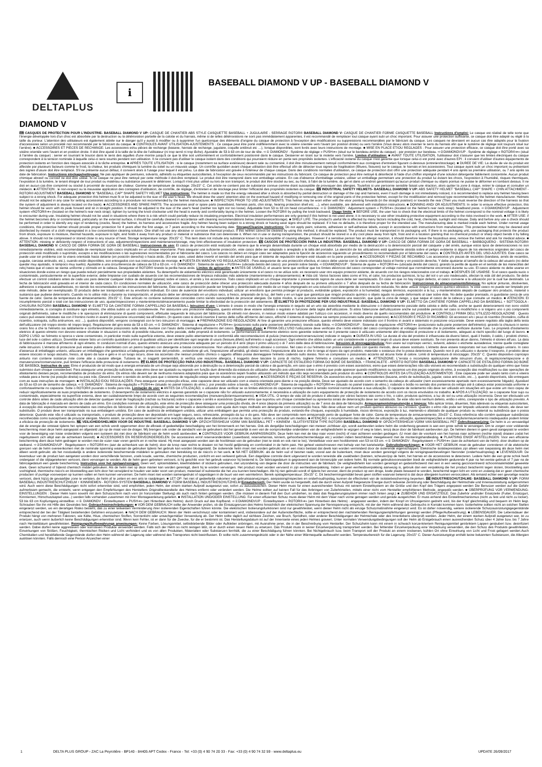DELTAPLUS
i
BASEBALL DIAMOND V UP - BASEBALL DIAMOND V
DIAMOND V
FR CASQUES DE PROTECTION POUR L'INDUSTRIE- BASEBALL DIAMOND V UP: CASQUE DE CHANTIER ABS STYLE CASQUETTE BASEBALL + JUGULAIRE - SERRAGE ROTOR® BASEBALL DIAMOND V: CASQUE DE CHANTIER FORME CASQUETTE BASEBALL Instructions d'emploi: Le casque est réalisé de telle sorte que l'énergie développée lors d'un choc est absorbée par la destruction ou la détérioration partielle de la calotte et du harnais, même si de telles détériorations ne sont pas immédiatement apparentes, il est recommandé de remplacer tout casque ayant subi un choc important. Pour assurer une protection suffisante, ce casque doit être adapté ou réglé à la taille du porteur. L'attention des utilisateurs est également attirée sur le danger qu'il y aurait à modifier ou à supprimer l'un quelconque des éléments d'origine du casque de protection à l'exception des modifications ou suppressions recommandées par le fabricant du casque. Les casques ne devraient en aucun cas être adaptés pour la fixation d'accessoires selon un procédé non recommandé par le fabricant du casque. ■ CONTROLES AVANT UTILISATION-AJUSTEMENTS : Ce casque peut être porté indifféremment avec la visière orientée vers l'avant (en position droite) ou vers l'arrière (Vous devez alors inverser le sens du harnais afin que le système de réglage soit toujours situé sur l'arrière). ■ ACCESSOIRES ET PIÈCES DE RECHANGE: Les accessoires et/ou pièces de rechange (basane, harnais de rechange, jugulaire, coquille antibruit etc …), lorsque disponibles, sont livrés avec leurs instructions de montage. ■ MISE EN PLACE ET/OU REGLAGES : Pour assurer une protection efficace, ce casque doit être porté avec sa visière orientée vers l'avant et en position droite. Il doit être ajusté à la taille de la tête de l'utilisateur (ni trop serré ni trop lâche). Ajustable de 53 à 63 cm de tour de tête. ➪① DIAMONDV : Système de réglage « PUSH➔» (situé sur le bandeau arrière du casque) : par pression sur bandeau. ➪②DIAMONDVUP : Système de réglage « ROTOR®➔» (situé à l'arrière du casque) : serrer en tournant le bouton dans le sens des aiguilles d'une montre jusqu'à ce que la tête soit uniformément et confortablement positionné dans le casque. Desserrer en tirant sur la molette vers l'arrière. Limites d'utilisation: ■ AVANT TOUTE UTILISATION, l'utilisateur doit s'assurer que les limites électriques du casque correspondent à la tension nominale à laquelle celui-ci sera soumis pendant son utilisation. Il ne convient pas d'utiliser le casque isolant dans des conditions qui pourraient réduire en partie ses propriétés isolantes. L'efficacité isolante du casque n'est garantie que lorsque celui-ci est porté avec d'autres EPI : il convient d'utiliser d'autres équipements de protection isolants en fonction des risques associés à la tâche entreprise. ■ APRÈS TOUTE UTILISATION : si le casque (notamment sa surface extérieure) devient sale ou contaminé, il doit être minutieusement nettoyé conformément aux consignes d'entretien figurant ci-dessous (entretien/stockage). ■ DUREE DE VIE: La durée de vie du produit est affectée par plusieurs facteurs comme le froid, la chaleur, les produits chimiques la lumière du soleil ou un mauvais usage. Un contrôle quotidien avant chaque utilisation doit être effectué afin de détecter tous signes de fragilisation (fêlures, fissures) sur le casque, le harnais et les accessoires. Tout casque ayant subi un choc important ou présentant des signes d'usure doit être remplacé. S'il ne présente aucun défaut, il convient alors à l'usage pour lequel il est prévu. La date de fabrication est gravée à l'intérieur de chaque casque. Dans des conditions normales d'utilisation, ce casque de protection doit offrir une protection adéquate pendant 4 ans après sa première utilisation, ou 7 ans après sa date de fabrication. Instructions stockage/nettoyage: Ne pas appliquer de peintures, solvants, adhésifs ou étiquettes autocollantes, à l'exception de ceux recommandés par les instructions du fabricant. Ce casque de protection peut être nettoyé & désinfecté à l'aide d'un chiffon imprégné d'une solution détergente faiblement concentrée. Aucun produit chimique abrasif ou corrosif ne doit être utilisé. Si ce casque ne peut être nettoyé par cette méthode il doit-être remplacé. Le produit doit être transporté dans son emballage unitaire. En cas d'absence d'emballage unitaire, utiliser un emballage permettant une protection du produit lui évitant les chocs, l'exposition à l'humidité, risques thermiques, l'exposition à la lumière, le tenant éloigné de tout produit ou matériau ou substance pouvant le détériorer. Lorsqu'il n'est plus utilisé ou lors de son transport, le produit doit être stocké au sec, au frais, à l'abri de la lumière, du gel et dans un endroit garantissant qu'aucun produit chimique ou objets pointus ne puisse le déformer en tombant dessus. Il ne doit en aucun cas être comprimé ou stocké à proximité de sources de chaleur. Gamme de température de stockage: 20±15° C. Cet article ne contient pas de substance connue comme étant susceptible de provoquer des allergies. Toutefois si une personne sensible faisait une réaction, alors quitter la zone à risque, retirer le casque et consulter un médecin. ■ ATTENTION : le non-respect ou la mauvaise application des consignes d'utilisation, de contrôle, de réglage, d'entretien et de stockage peut limiter l'efficacité des propriétés isolantes du casque. EN INDUSTRIAL SAFETY HELMETS- BASEBALL DIAMOND V UP: ABS SAFETY HELMET "BASEBALL CAP" SHAPE + CHIN ATTACHMENT - ROTOR® ADJUSTMENT BASEBALL DIAMOND V: "BASEBALL CAP" SHAPE SAFETY HELMET Use instructions: The helmet is made so that the energy released after a shock is absorbed by partial destruction or damage of the cap and harness, even if such damage is not immediately noticed, it is recommended to replace any helmet having been subject to a strong shock. For adequate protection this helmet must fit or be adjusted to the size of the user's head. We should draw the users' attention also on the eventual hazard of modifying or removing one of the original parts of the protective helmet, except for the modification and removal type recommended by the helmet manufacturer. Helmets should not be adapted in any case for setting accessories according to a procedure not recommended by the helmet manufacturer. ■ INSPECTION PRIOR TO USE-ADJUSTMENTS: This helmet may be worn either with the visor pointing forwards (in the straight position) or towards the rear (Then you must reverse the direction of the harness so that the system of adjustment is always located on the back). ■ ACCESSORIES AND SPARE PARTS: The accessories and/ or spare parts (sweatband, harness parts, chin strap, hearing protection shell etc. ...), when available, are delivered with installation instructions. ■ DONNING AND/ OR ADJUSTMENTS: In order to ensure effective protection, this helmet should be worn with its peak forward and sit in straight position. It should be adjusted to the size of the user's head (neither too tight nor too loose). Adjustable from 53 to 63 cm head circumference. ➪① DIAMONDV : Adjustment system « PUSH➔» (located on the helmet's rear neck strap): headband press. ➪②DIAMONDVUP : Adjustment system «ROTOR®➔» (located on the helmet's rear neck strap): tighten by turning the knob clockwise until the head is evenly and comfortably laying in the helmet. Loosen the ROTOR® by pulling the knob backward. Usage limits: ■ BEFORE USE, the user has to check that the electrical limits of the helmet correspond to the nominal voltage it is likely to encounter during use. Insulating helmet should not be used in situations where there is a risk which could partially reduce its insulating properties. Electrical insulation performances are only granted if this helmet is not used alone: it is necessary to use other insulating protective equipment according to the risks involved in the work. ■ AFTER USE: if the helmet becomes dirty or contaminated, particularly on the external surface, it should be carefully cleaned in accordance with cleaning recommendations below (maintenance/storage). ■ SHELF LIFE: The product's useful life is affected by many factors including the cold, heat, chemicals, sunlight and misuse. Daily and before any use a check should be performed in order to identify any sign of rendering (cracks, flaws) the helmet, its harness and accessories fragile. Any helmet having been subject to a strong shock or having wear signs should be replaced. If it has no defaults, it is therefore proper for the intended use. The manufacturing date is marked inside each helmet. Under normal usage conditions, this protective helmet should provide proper protection for 4 years after the first usage, or 7 years according to the manufacturing date. Storage/Cleaning instructions: Do not apply paint, solvents, adhesives or self-adhesive labels, except in accordance with instructions from manufacturer. This protective helmet may be cleaned and disinfected by means of a cloth impregnated in a low concentration cleaning solution. One shall not use any abrasive or corrosive chemical product. If this helmet cannot be cleaned by using this method, it should be replaced. The product must be transported in its packaging unit. If there is no packaging unit, use packaging that protects the product from shock, exposure to moisture, thermal hazards, exposure to light, and holds it away from any product or material or substance that can deteriorate it. When not in use or during transportation, the product should be stored in a dry cool place away from light, frost and in a location granting that no chemical product or sharp object bends it by falling above. It should not be compressed or stored close to any source of heat. Storage temperature range: 20±15° C. This item does not include any substance known to be susceptible of causing allergies. However if a sensitive person has an allergic reaction, it should therefore leave the hazardous area, remove the helmet and ask for medical advice. ■ ATTENTION: missing or deficiently respect of instructions of use, adjustment/inspections and maintenance/storage, may limit effectiveness of insulation protection. ES CASCOS DE PROTECCIÓN PARA LA INDUSTRIA- BASEBALL DIAMOND V UP: CASCO DE OBRA FORMA DE GORA DE BASEBALL + BARBOQUERO - SISTEMA ROTOR® BASEBALL DIAMOND V: CASCO DE OBRA FORMA DE GORA DE BASEBALL Instrucciones de uso: El casco de protección está realizado de manera que la energía desarrollada durante un choque está absorbida por medio de la destrucción u la deterioración parcial del casquete y del arnés, aunque estos tipos de deterioraciones no son inmediatamente visibles, está recomendada de reemplazar todo casco implicado en un choque importante. Para asegurar una suficiente protección, este casco debe ser adaptado o arreglado a la talla del portador. La atención de los utilizadores está igualmente atraída sobre el peligro existente si alguno de los elementos originales del casco de protección está modificado o suprimido, excepto a las modificaciones o las supresiones recomendados por el fabricante del casco. Los cascos no deben en ningún caso ser adaptados para la fijación de accesorios siguiendo un procedimiento no recomendado por el fabricante del casco. ■ CONTROLES ANTES DEL USO-AJUSTES: Este casco se puede usar sin problema con la visera orientada hacia delante (en posición derecha) o hacia atrás. (En ese caso, usted debe invertir el sentido del arnés para que el sistema de regulación siempre esté situado en la parte posterior). ■ ACCESORIOS Y PIEZAS DE RECAMBIO: Los accesorios y/o piezas de recambio (bandana, arnés de recambio, yugular, carcasa antiruido, etc.), cuando están disponibles, son entregados con sus instrucciones de montaje. ■ PUESTA EN MARCHA Y/O REGULACIONES : Para asegurarse de una protección efectiva, el casco debe usarse con la visera orientada hacia el frente y en posición derecha. Y debe ajustarse al tamaño de la cabeza del usuario (no debe quedar muy ajustado, ni tampoco muy suelto). Ajustable a una circunferencia de cabeza de 53 a 63 cm. ➪① DIAMONDV : Sistema de ajuste « PUSH➔» (ubicada detrás del casco): por presión sobre banda. ➪②DIAMONDVUP : Sistema de ajuste « ROTOR®➔» (ubicada detrás del casco): girando la perilla de ajuste en el sentido de las manecillas del reloj hasta que el casco se sienta uniforme y cómodo en la cabeza. Desajustar el ROTOR® tirando la perilla hacia atrás. Límites de aplicación: ■ ANTES DE USARLO, el usuario tiene que verificar que los límites eléctricos del casco corresponden al voltaje nominal que normalmente encontrará durante su uso. El casco aislante no debe usarse en situaciones donde exista un riesgo que pueda reducir parcialmente sus propiedades aislantes. Su desempeño de aislamiento eléctrico está garantizado únicamente si el casco no se utiliza solo: es necesario usar otro equipo protector aislante, de acuerdo con los riesgos relacionados con el trabajo. ■ DESPUÉS DE USARSE: Si el casco queda sucio o contaminado, particularmente en la superficie exterior, debe limpiarse con cuidado de acuerdo con las recomendaciones de limpieza indicadas más adelante (mantenimiento y almacenamiento). ■ Vida útil: Varios factores tales como el frío, el calor, los productos químicos, la luz del sol o un uso inadecuado, afectan la vida útil del producto. Se debe efectuar un control cotidiano antes de cada uso para detectar cualquier índice de debilidad (grietas) sobre el casco, el arnés y los accesorios. Todo casco implicado en un choque importante o presentando signos de usura debe ser reemplazado. En caso en que no hay ningún defecto, el casco conviene a la utilización por la cual fue destinado. La fecha de fabricación está gravada en el interior de cada casco. En condiciones normales de utilización, este casco de protección debe ofrecer una protección adecuada durante 4 años después de su primera utilización o 7 años después de su fecha de fabricación. Instrucciones de almacenamiento/limpieza: No aplicar pinturas, disolventes, adhesivos o etiquetas autoadhesivas, no siendo los recomendados en las instrucciones del fabricante. Este casco de protección puede ser limpiado y desinfectado por medio de un trapo impregnado en una solución con detergente de concentración reducida. No debe utilizar ningún producto químico abrasivo. Si este casco no puede ser limpiado por este método, debe ser reemplazado. El producto debe ser transportado en su envoltorio individual. En caso de ausencia del envoltorio individual, utilizar un envoltorio que permita proteger al producto, evitándole golpes, exposición a la humedad, riesgos térmicos, exposición a la luz, y manteniéndolo alejado de cualquier otro producto, material o sustancia que pudiese deteriorarlo. Cuando no lo utilice más o durante su transportación, el producto debe ser almacenado en un plazo seco, a fresco, amparado de la luz, del hielo y en un lugar que garantiza que ningún producto químico o objeto agudo no puede deformarlo al caer sobre éste. No debe quedar prensado, ni guardarse cerca de una fuente de calor. Gama de temperatura de almacenamiento: 20±15° C. Este artículo no contiene substancias conocidas como siendo susceptibles de provocar alergias. De todos modos, si una persona sensible manifiesta una reacción, que quite la zona de riesgo, y que saque el casco de la cabeza y que consulte un medico. ■ ATENCIÓN: El incumplimiento parcial o total con las instrucciones de uso, ajuste/inspecciones y mantenimiento/almacenamiento puede limitar la efectividad de la protección del aislamiento. IT ELMETTO DI PROTEZIONE PER USO INDUSTRIALE- BASEBALL DIAMOND V UP: ELMETTO DA CANTIERE FORMA CAPPELLINO DA BASEBALL + SOTTOGOLA - CHIUSURA ROTOR® BASEBALL DIAMOND V: ELMETTO DA CANTIERE FORMA CAPPELLINO DA BASEBALL Istruzioni d'uso: L'elmetto è creato in modo che l'energia emanata in seguito ad un urto sia assorbita mediante la distruzione o il deterioramento parziale della calotta e della cuffia; anche se questi deterioramenti non sono visibili immediatamente, si consiglia di sostituire ogni elmetto, che abbia subito un urto considerevole. Per assicurare una protezione adeguata, questo elmetto deve essere adattato o regolato in funzione della taglia dell'utilizzatore. Si attira l'attenzione dell'utilizzatore anche sul possibile pericolo nel caso si modifichino o si tolgano uno o più componenti originali dell'elmetto, salve le modifiche o le operazioni di eliminazione di questi componenti, effettuate seguendo le istruzioni del fabbricante. Gli elmetti non devono, in nessun modo essere adattati per l'utilizzo con accessori, in modo diverso da quello raccomandato dal produttore. ■ CONTROLLI PRIMA DELL'UTILIZZO-REGOLAZIONE : Questo casco può essere indossato sia con il frontino rivolto in avanti (in posizione orizzontale) sia all'indietro. (In questo caso si dovrà invertire il senso della cuffia all'interno del casco, affinché il sistema di regolazione sia sempre posizionato sulla parte posteriore). ■ ACCESSORI E PEZZI DI RICAMBIO: Gli accessori e/o i pezzi di ricambio (frontalino, cuffia di ricambio, sottogola, cuffia antirumore, ecc ...), qualora disponibili, vengono consegnati con le loro istruzioni di montaggio. ■ PREPARAZIONE E/O REGOLAZIONI: Al fine di garantire una protezione efficace, questo elmetto deve essere indossato con il frontino in avanti e sistemato in posizione orizzontale. Deve essere regolato alla taglia della testa dell'utilizzatore (nè troppo stretto nè troppo largo). Regolazione del giro-testa da 53 a 63 cm. ➪① DIAMONDV : Sistema di regolazione « PUSH➔» (posizionato sulla parte posteriore dell'elmetto): tirando sulla fibbia. ➪②DIAMONDVUP : Sistema di regolazione «ROTOR®➔» (posizionato sulla parte posteriore dell'elmetto): girando la chiusura in senso orario fino a che la l'elmetto sia saldamente e confortevolmente posizionato sulla testa. Avvitare con l'aiuto della cremagliera all'esterno del casco. Restrizioni d'uso: ■ PRIMA DELL'USO l'utilizzatore deve verificare che i limiti elettrici del casco corrispondano al voltaggio nominale che si potrebbe verificare durante l'uso. Le proprietà d'isolamento elettrico di questo elmetto non devono essere sfruttate in situazioni a rischio di possibile riduzione, anche parziale, delle proprietà di isolamento. Le performances di isolamento elettrico sono garantite solamente se il presente casco è utilizzato unitamente altri dispositivi di protezione e di isolamento, adeguati ai rischi specifici del luogo di lavoro. ■ DOPO L'USO: se l'elmetto si sporca o viene contaminato, in particolar modo sulla superficie esterna, deve essere pulito attentamente in conformità alle raccomandazioni di pulizia (manutenzione/conservazione) indicate in seguito. ■ DURATA IN USO: La durata di vita del prodotto è influenzata da diversi fattori, quali il freddo, il caldo, i prodotti chimici, luce del sole o cattivo utilizzo. Dovrebbe essere fatto un controllo quotidiano prima di qualsiasi utilizzo per identificare ogni segnale di usura (fessure,difetti) sull'elmetto o sugli accessori. Ogni elmetto che abbia subito un urto considerevole o presenti segni di usura deve essere sostituito. Se non presenta alcun danno, l'elmetto è idoneo all'uso. La data di fabbricazione è marcata all'interno di ogni elmetto. In condizioni normali d'uso, questo elmetto assicura una protezione adeguata per un periodo di 4 anni (dopo il primo utilizzo) o di 7 anni dalla data di fabbricazione. Istruzioni di stoccaggio/pulizia: Non usare sul copricapo vernici, solventi, adesivi o etichette autoadesive, tranne quelle consigliate nelle istruzioni. L'elmetto di protezione può essere pulito e disinfettato con un panno bagnato con detergente a bassa concentrazione. Non utilizzare prodotti chimici abrasivi o corrosivi. Nel caso in cui l'elmetto non possa essere pulito con questo metodo, deve essere sostituito. L'elmetto deve essere trasportato nel suo imballaggio unitario. In caso d'assenza di imballaggio unitario, utilizzare un imballaggio che garantisca un'adeguata protezione del prodotto , evitandone gli urti, l'esposizione all'umidità, gli sbalzi termici, l'esposizione alla luce e che lo tenga al riparo da ogni prodotto, materiale o sostanza che lo possa deteriorare. Quando non è più utilizzato o durante il trasporto, il prodotto deve essere stoccato in luogo asciutto, fresco, al riparo da luce e gelo e in un luogo sicuro, dove sia accertato che nessun prodotto chimico o oggetto affilato possa danneggiare l'elmetto cadendo sullo stesso. Non va compresso o posizionato accanto ad alcuna fonte di calore. Limiti di temperatura di stoccaggio: 20±15° C. Questo dispositivo copricapo antiurto non contiene sostanze note come atte a causare allergie. Tuttavia se, in soggetti ipersensibili, si verifica une reazione allergica, il soggetto deve lasciare la zona di rischio, togliere l'elmetto e consultare un medico. ■ ATTENZIONE: L''errata o incompleta applicazione delle istruzioni d'uso, di regolazione/ispezione e di manutenzione/conservazione, può limitare l'efficacia della protezione di isolamento. PT ELMOS DE PROTECÇÃO PARA USO INDUSTRIAL- BASEBALL DIAMOND V UP: CAPACETE DE ESTALEIRO FORMA DO BONÉ DE BASEBOL + FRANCALETE - APERTO ROTOR® BASEBALL DIAMOND V: CAPACETE DE ESTALEIRO FORMA DO BONÉ DE BASEBOL Instruções de uso: Elmo é producido de tal modo que a energia emanada de um choque seja absorvida por a destruição ou a deterioração parcial da calota e da guarnição, em caso que o elmo é previsto com esses acessórios; esmo que esses deteriorações não são visíveis es recomendado a substituição do qualquer elmo que fosse submisso dum choque considerável. Para assegurar uma protecção suficiente, esse elmo deve ser ajustado ou regrado em função dum dimensão da estatura do utilizador. Atenção aos utilizadores sobre o perigo que pode aparecer quando modificamos ou sacamos um dos peças originais do elmo, à excepção das modificações ou das operações de afastamento desses peças, recomendados de productor do elmo. Os elmos não devem ser de nenhuma maneira adaptados para que os acessórios sejam fixados utilizando um método que não seja recomendado pelo produtor do elmo. ■ CONTROLOS ANTES DA UTILIZAÇÃO-AJUSTAMENTOS : Este capacete pode ser usado tanto com a viseira voltada para a frente (na posição direita) ou para trás. (Deverá inverter o sentido do arnês para que o sistema de regulação esteja sempre situado na parte posterior). ■ ACESSÓRIOS E PEÇAS DE RESERVA: Os acessórios e/ou peças sobressalentes (bazana, arnés de substituição, jugular, caixa anti-ruído, etc…), quando disponíveis, são entregues com as suas instruções de montagem. ■ INSTALAÇÃO E/OU REGULAÇÕES: Para assegurar uma protecção eficaz, este capacete deve ser utilizado com a viseira orientada para diante e na posição direita. Deve ser ajustado de acordo com o tamanho da cabeça do utilizador (nem excessivamente apertado nem excessivamente folgado). Ajustável do 53 ao 63 cm de tamanho de cabeça. ➪① DIAMONDV : Sistema de regulação « PUSH➔» (situado no painel traseiro do elmo.): por pressão sobre a banda. ➪②DIAMONDVUP : Sistema de regulação « ROTOR®➔» (situado no painel traseiro do elmo.): rodando o botão no sentido dos ponteiros do relógio até à cabeça estar posicionada uniforme e confortavelmente no capacete. Solte o ROTOR® puxando o botão para trás. Limitação de uso: ■ ANTES DA UTILIZAÇÃO, o utilizador deve verificar se os limites eléctricos do capacete correspondem à tensão nominal normal durante a sua utilização. O capacete de isolamento não deve ser utilizado em situações em que existe um risco capaz de reduzir significativamente as suas propriedades de isolamento. O desempenho de isolamento eléctrico é apenas garantido se o capacete não for utilizado autonomamente: é necessária a utilização de outro equipamento de protecção de isolamento de acordo com os riscos envolvidos no trabalho. ■ APÓS A UTILIZAÇÃO: se o capacete ficar sujo ou contaminado, especialmente na superfície externa, deve ser cuidadosamente limpo de acordo com as seguintes recomendações (manutenção/armazenamento). ■ VIDA ÚTIL: O tempo de vida útil do produto é afectado por vários factores tais como o frio, o calor, produtos químicos, a luz do sol ou uma utilização incorrecta. Deve ser efectuado um controle diário antes de cada utilização afim de detectar qualquer sinal de fragilização (rachas ou fracturas) sobre o capacete o arnês e acessórios Qualquer elmo que suportou um choque considerável ou apresenta sinais de deterioração deve ser substituído. Se este não tem nenhum defeito, então o elmo, coresponde o tipo de utilização previsto. A data de fabricação é marcada em dentro de cada um elmo. Em condições normais de utilização, este elmo de protecção deve assegurar uma protecção dívida, de 4 anos (depois da primeira utilização) ou de 7 anos da data de fabricação. Armazenamento/manutenção e limpeza: Não aplicar tintas, diluentes, fitas adesivas ou etiquetas autocolantes, à excepção dos especificamente recomendados nas instruções do fabricante. O elmo de protecção pode ser limpado e desinfectado com ajuda dum trapo molhado em detergente com concentração fraca. Não deve utilizar nem um produto químico abrazivo ou corrosivo. Quando o elmo não pode ser limpado utilizando este método, ele deve ser substituído. O produto deve ser transportado na sua embalagem unitária. Em caso de ausência de embalagem unitária, utilizar uma embalagem que permita uma protecção do produto, evitando-lhe choques, exposição à humidade, riscos térmicos, exposição à luz, mantendo-o afastado de qualquer produto ou material ou substância que o possa deteriorar. Quando este não é utilizado ou transportado, o produto de protecção deve ser depositado em lugar seguro, seco, refrescante, protegido da luz e do geio. Não deve ser comprimido nem armazenado perto de qualquer fonte de calor. Gama de temperatura de armazenamento: 20±15° C. Essa referência não contém quaisquer substâncias reconhecidas como susceptíveis de provocar alergias. Mesmo assim, se uma pessoa sensível tem uma reacção alergica, esta deve abandonar a zona de risco, sacar o elmo, e consultar um medico. ■ ATENÇÃO: o incumprimento das instruções de utilização ou utilização, ajustes/inspecções e manutenção/armazenamento inadequados podem limitar a eficácia da protecção de isolamento. NL VEILIGHEIDSHELMEN VOOR DE INDUSTRIE- BASEBALL DIAMOND V UP: OPZICHTERSHELM VORM VAN BASEBALL PET + KINRIEM - SLUITSYSTEEM TYPE ROTOR® BASEBALL DIAMOND V: OPZICHTERSHELM VORM VAN BASEBALL PET Gebruiksaanwijzing: De helm is zo vervaardigd dat de energie die ontstaat tijdens het oplopen van een schok wordt opgenomen door de afbraak of gedeeltelijke beschadiging van het binnenwerk en het harnas. Ook als dergelijke beschadigingen niet meteen zichtbaar zijn, wordt aanbevolen iedere helm die onderhevig geweest is aan een grote schok te vervangen. Om te zorgen voor voldoende bescherming moet deze helm aangepast en afgesteld zijn op de maat van de drager. Wij brengen ook onder de aandacht van de gebruikers dat het gevaarlijk is een van de oorspronkelijke onderdelen van de veiligheidshelm te wijzigen of weg te laten, tenzij deze door de fabrikant aanbevolen zijn. De helmen dienen in geen geval aangepast te worden voor de bevestiging van losse onderdelen volgens een systeem dat niet door de fabrikant van de helm wordt aanbevolen. ■ CONTROLES VOOR GEBRUIK-AANPASSINGEN: Deze helm kan met de klep naar voren (recht) of naar achteren worden gedragen. (U moet dan de voorkant van het harnas naar achteren (rechte stand) draaien zodat het regelsysteem zich altijd aan de achterkant bevindt). ■ ACCESSOIRES EN RESERVEONDERDELEN: De accessoires en/of reserveonderdelen (zweetband, reserveharnas, kinriem, gehoorbeschermerskapje etc.) worden indien beschikbaar meegeleverd met de monteringshandleiding. ■ PLAATSING EN/OF AFSTELLINGEN: Voor een efficiënte bescherming dient deze helm gedragen te worden met de vizier naar voren gericht en in rechte stand. Hij moet aangepast worden aan de hoofdmaat van de gebruiker (niet te strak en ook niet te los). Verstelbaar voor een hoofdomtrek van 53 tot 63 cm. ➪① DIAMONDV : Regelsysteem « PUSH➔» (aan de achterkant van de helm): door drukken op de stelband. ➪②DIAMONDVUP : Regelsysteem « ROTOR®➔» (aan de achterkant van de helm): door de knop naar rechts te draaien tot het hoofd gelijkmatig en comfortabel in de helm past. Het geheel vastschroeven met behulp van het kartelwieltje. Gebruiksbeperkingen: ■ VOOR HET GEBRUIK moet de gebruiker controleren of de elektrische grenzen van de helm overeenkomen met de nominale spanning waaraan de gebruiker tijdens het gebruik kan worden blootgesteld. De isolerende helm moet niet worden gebruikt als er een risico bestaat dat deels kan worden verminderd door de isolerende eigenschappen. Elektrische isolatieprestaties zijn alleen van toepassing als deze helm niet alleen wordt gebruikt: als het noodzakelijk is andere isolerende beschermende middelen te gebruiken met betrekking tot de risico's in het werk. ■ NA HET GEBRUIK: als de helm vuil of besmet raakt, vooral aan de buitenkant, moet deze worden gereinigd volgens de reinigingsaanbevelingen hieronder (onderhoud/opslag). ■ LEVENSDUUR: De levensduur van de product kan aangetast worden door verschillende factoren, zoals koude, warmte, chemische producten, zonlicht en een verkeerd gebruik. Een dagelijkse controle dient uitgevoerd te worden teneinde alle zwakheden (barsten, scheuren)op de helm, het harnas en de accessoires te detecteren. Ledere helm die een grote schok heeft ondergaan of die slijtagetekenen vertoont, dient vervangen te worden. Als de helm geen gebreken vertoont, is hij geschikt voor het gebruik waarvoor hij bestemd is. De fabricagedatum is gegraveerd aan de binnenzijde van iedere helm. Bij normale gebruiksvoorwaarden biedt de veiligheidshelm gedurende 4 jaar na het eerste gebruik of 7 jaar na de fabricagedatum een goede bescherming. Instructies voor het opslaan/reinigen: Geen verf, oplosmiddelen, kleefmiddelen of stickers gebruiken, met uitzondering van degene die door de instructies van de fabrikant. De veiligheidshelm kan worden gereinigd en gedesinfecteerd met een in een weinig geconcentreerd schoonmaakmiddel geweekte doek. Geen schurend of bijtend chemisch middel gebruiken. Als de helm niet op deze manier kan worden gereinigd, dient hij te worden vervangen. Het product moet worden vervoerd in zijn eenheidsverpakking. Indien er geen eenheidsverpakking aanwezig is, gebruik dan een verpakking die het product beschermt tegen stoten, blootstelling aan vochtigheid, thermische risico's en blootstelling aan licht door het verwijderd te houden van ieder soort van product, materiaal of substantie die het zou kunnen beschadigen. Als hij niet gebruikt wordt of tijdens het vervoer, dient de product op een droge, koele plaats bewaard te worden, beschermd tegen licht en vorst en zodanig dat er geen chemische producten of puntige voorwerpen op kunnen vallen en hem kunnen vervormen. De helm moet niet worden samengedrukt of opgeslagen in de buurt van een warmtebron. Bereik opslagtemperatuur: 20±15° C. Dit beschermingsmiddel bevat geen stoffen waarvan bekend is dat deze allergieën kunnen veroorzaken. Als iemand echter een gevoelige reactie vertoont, dient hij/zij de gevaarlijke zone te verlaten, de helm af te zetten en een arts te raadplegen. ■ LET OP: het niet of gedeeltelijk nakomen van gebruiksaanwijzingen, aanpassing/inspecties en onderhoud/opslag, kunnen de effectiviteit van de isolatiebescherming beperken. DE INDUSTRIESCHUTZHLME- BASEBALL DIAMOND V UP: FORM BASEBALL INDUSTRIESCHUTZHELM + KINNRIEMEN - ROTOR®-SYSTEM BASEBALL DIAMOND V: FORM BASEBALL INDUSTRIESCHUTZHELM Einsatzbereich: Der Helm wurde so hergestellt, daß die durch einen Aufprall freigesetzte Energie durch teilweise Zerstörung oder Beschädigung der Helmschale und Innenausstattung aufgenommen wird. Auch wenn diese Beschädigungen nicht sofort erkennbar sind, wird empfohlen, jeden Helm, der einem starken Aufprall ausgesetzt war, sofort zu auszutauschen. Dieser Helm muss für einen ausreichenden Schutz mit seinem Einstellsystem an die Größe und den Kopf des Trägers angepasst werden Die Benutzer werden auf die Gefahr aufmerksam gemacht, die entsteht, wenn entgegen den Empfehlungen des Herstellers Originalbestandteile des Helmes entfernt oder verändert werden. Die Helme sollten auf keinen Fall für das Anbringen von Zubehörteilen, mittels einer nicht vom Hersteller empfohlenen Methode, angepaßt werden. ■ ÜBERPRÜFUNG VOR VERWENDUNG-EINSTELLUNGEN : Dieser Helm kann sowohl mit dem Schutzschirm nach vorn (in horizontaler Stellung) als auch nach hinten getragen werden. (Sie müssen in diesem Fall den Gurt umdrehen, so dass das Regulierungssystem immer nach hinten zeigt.) ■ ZUBEHÖR UND ERSATZTEILE: Das Zubehör und/oder Ersatzteile (Futter, Ersatzgurt, Kinnriemen, Hörschutzkapsel usw...) werden falls vorhanden zusammen mit ihrer Montageanleitung geliefert. ■ INSTALLATION UND/ODER EINSTELLUNG: Für einen effizienten Schutz muss dieser Helm mit dem Visier nach vorne getragen werden und gerade ausgerichtet. Er muss anhand des Einstellmechanismus (nicht zu fest und nicht zu locker). 53 bis 63 cm Kopfumgang einstellbar. ➪① DIAMONDV : Einstellsystem « PUSH➔» (am Hinterbein des Helms): durch Druck auf das Kopfband. ➪②DIAMONDVUP : Einstellsystem « ROTOR®➔» (am Hinterbein des Helms) : angepasst werden, indem der Knopf im Uhrzeigersinn gedreht wird, bis der Kopf gleichmäßig und bequem im Helm liegt. Schrauben Sie ihn mit Hilfe des Gewindes fest. Gebrauchseinschränkungen: ■ VOR DEM GEBRAUCH sollte der Anwender prüfen, ob die Einsatzgrenzen des Helms hinsichtlich der elektrischen Spannung der Nennspannung entspricht, mit der der Helm während des Gebrauchs in Kontakt kommen kann. Isolierhelme sollten nicht an solchen Stellen eingesetzt werden, wo ein derartiges Risiko besteht, das zu einer teilweisen Verminderung ihrer isolierenden Eigenschaften führen könnte. Die elektrischen Isolierungsfunktionen sind nur gewährleistet, wenn dieser Helm nicht als einzige Schutzmaßnahme eingesetzt wird: Es ist daher notwendig, weitere isolierende Schutzausrüstungsgegenstände entsprechend der bei der Tätigkeit bestehenden Gefahren einzusetzen. ■ NACH DEM GEBRAUCH: Wenn der Helm verschmutzt oder kontaminiert wird, insbesondere auf der Außenoberfläche, sollte er entsprechend den nachstehenden Reinigungsempfehlungen gereinigt werden (Pflege/Aufbewahrung). ■ LEBENSDAUER: Die Lebensdauer der Produkt hängt von mehreren Faktoren, wie Kälte, Hitze, chemischen Stoffen, Sonnenlicht oder unsachgemäßer Verwendung ab. Der Helm sollte täglich auf sichbare Zeichen, wie Bruch, Sprödheit, oder anderer Beschädigungen der Helmschale oder des Innenlebens überprüft werden. Jeder Helm, der einem starken Aufprall ausgesetzt war, ist zu ersetzen, auch wenn äußerlich keine Beschädigungen erkennbar sind. Wenn kein Fehler, ist er dann für die Zwecke, für die er bestimmt ist. Das Herstellungsdatum ist auf der Innenseite eines jeden Helmes graviert. Unter normalen Verwendungsbedingungen soll der Helm ab Erstgebrauch einen ausreichenden Schutz über 4 Jahre bzw. bis 7 Jahre nach Herstelldatum gewährleisten. Reinigungs/Aufbewahrungs anweisungen: Keine Farben, Lösungsmittel, selbstklebende Bilder oder Aufkleber anbringen, mit Ausnahme jener, die in der Beschreibung vom Hersteller. Der Schutzhelm kann mit einem in schwach konzentriertem Reinigungsmittel getränktem Lappen gesäubert bzw. desinfiziert werden. Dabei dürfen keine aggressiven oder korrosiven Produkte verwendet werden. Falls sich der Helm so nicht reinigen läßt, ist er durch einen neuen Helm zu ersetzen. Das Produkt muss in seiner Einzelverpackung transportiert werden. Bei fehlender Einzelverpackung eine Verpackung verwenden, die den Schutz des Produkts gewährleistet, Einwirkungen von Stößen, Feuchtigkeit, thermischen Risiken und Licht verhindert und es von allen Produkten, Materialien oder Substanzen fernhält, die zu einer Beschädigung führen könnten. Bei Nichtgebrauch bzw. beim Transport soll der Produkt an einem trockenen, kühlen Ort ohne Einwirkung von Licht und Frost gelagert werden.Auch Chemikalien und herabfallende Gegenstände dürfen den Helm während der Lagerung oder während des Transportes nicht beeinflussen. Er sollte nicht zusammengedrückt oder in der Nähe einer Wärmequelle aufbewahrt werden. Temperaturbereich für die Lagerung: 20±15° C. Dieser Ausrüstungstyp enthält keine bekannten Substanzen, die Allergien auslösen könnten. Falls dennoch eine Person Anzeichen einer
1 DELTA PLUS GROUP - ZAC La Peyrolière - BP140 - 84405 APT Cedex - France - Tel: +33 (0) 4 90 74 20 33 - Fax: +33 (0) 4 90 74 32 59 - www.deltaplus.eu UPDATE 26/09/2017